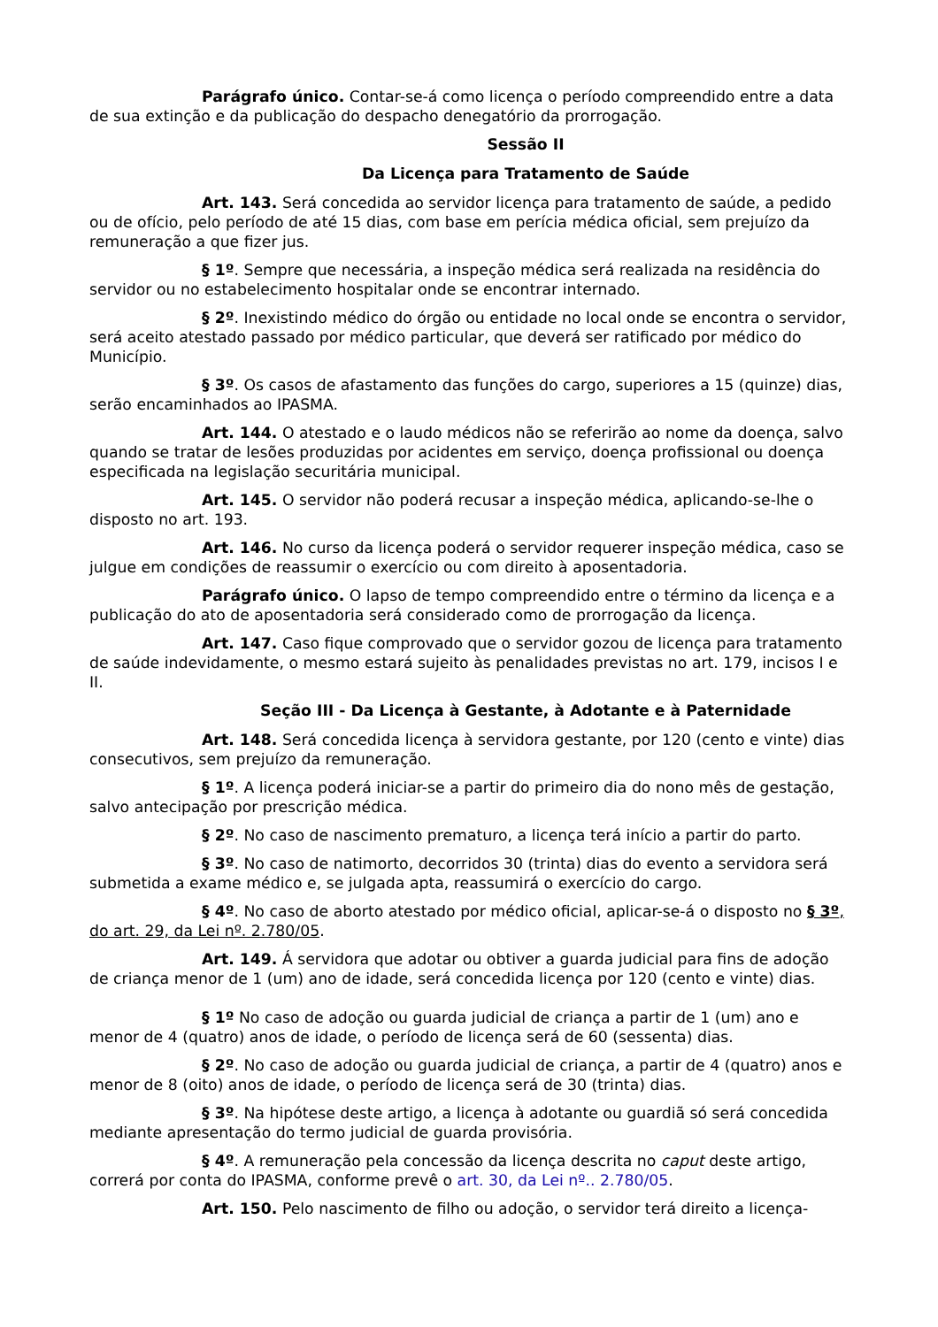Parágrafo único. Contar-se-á como licença o período compreendido entre a data de sua extinção e da publicação do despacho denegatório da prorrogação.
Sessão II
Da Licença para Tratamento de Saúde
Art. 143. Será concedida ao servidor licença para tratamento de saúde, a pedido ou de ofício, pelo período de até 15 dias, com base em perícia médica oficial, sem prejuízo da remuneração a que fizer jus.
§ 1º. Sempre que necessária, a inspeção médica será realizada na residência do servidor ou no estabelecimento hospitalar onde se encontrar internado.
§ 2º. Inexistindo médico do órgão ou entidade no local onde se encontra o servidor, será aceito atestado passado por médico particular, que deverá ser ratificado por médico do Município.
§ 3º. Os casos de afastamento das funções do cargo, superiores a 15 (quinze) dias, serão encaminhados ao IPASMA.
Art. 144. O atestado e o laudo médicos não se referirão ao nome da doença, salvo quando se tratar de lesões produzidas por acidentes em serviço, doença profissional ou doença especificada na legislação securitária municipal.
Art. 145. O servidor não poderá recusar a inspeção médica, aplicando-se-lhe o disposto no art. 193.
Art. 146. No curso da licença poderá o servidor requerer inspeção médica, caso se julgue em condições de reassumir o exercício ou com direito à aposentadoria.
Parágrafo único. O lapso de tempo compreendido entre o término da licença e a publicação do ato de aposentadoria será considerado como de prorrogação da licença.
Art. 147. Caso fique comprovado que o servidor gozou de licença para tratamento de saúde indevidamente, o mesmo estará sujeito às penalidades previstas no art. 179, incisos I e II.
Seção III - Da Licença à Gestante, à Adotante e à Paternidade
Art. 148. Será concedida licença à servidora gestante, por 120 (cento e vinte) dias consecutivos, sem prejuízo da remuneração.
§ 1º. A licença poderá iniciar-se a partir do primeiro dia do nono mês de gestação, salvo antecipação por prescrição médica.
§ 2º. No caso de nascimento prematuro, a licença terá início a partir do parto.
§ 3º. No caso de natimorto, decorridos 30 (trinta) dias do evento a servidora será submetida a exame médico e, se julgada apta, reassumirá o exercício do cargo.
§ 4º. No caso de aborto atestado por médico oficial, aplicar-se-á o disposto no § 3º, do art. 29, da Lei nº. 2.780/05.
Art. 149. Á servidora que adotar ou obtiver a guarda judicial para fins de adoção de criança menor de 1 (um) ano de idade, será concedida licença por 120 (cento e vinte) dias.
§ 1º No caso de adoção ou guarda judicial de criança a partir de 1 (um) ano e menor de 4 (quatro) anos de idade, o período de licença será de 60 (sessenta) dias.
§ 2º. No caso de adoção ou guarda judicial de criança, a partir de 4 (quatro) anos e menor de 8 (oito) anos de idade, o período de licença será de 30 (trinta) dias.
§ 3º. Na hipótese deste artigo, a licença à adotante ou guardiã só será concedida mediante apresentação do termo judicial de guarda provisória.
§ 4º. A remuneração pela concessão da licença descrita no caput deste artigo, correrá por conta do IPASMA, conforme prevê o art. 30, da Lei nº.. 2.780/05.
Art. 150. Pelo nascimento de filho ou adoção, o servidor terá direito a licença-